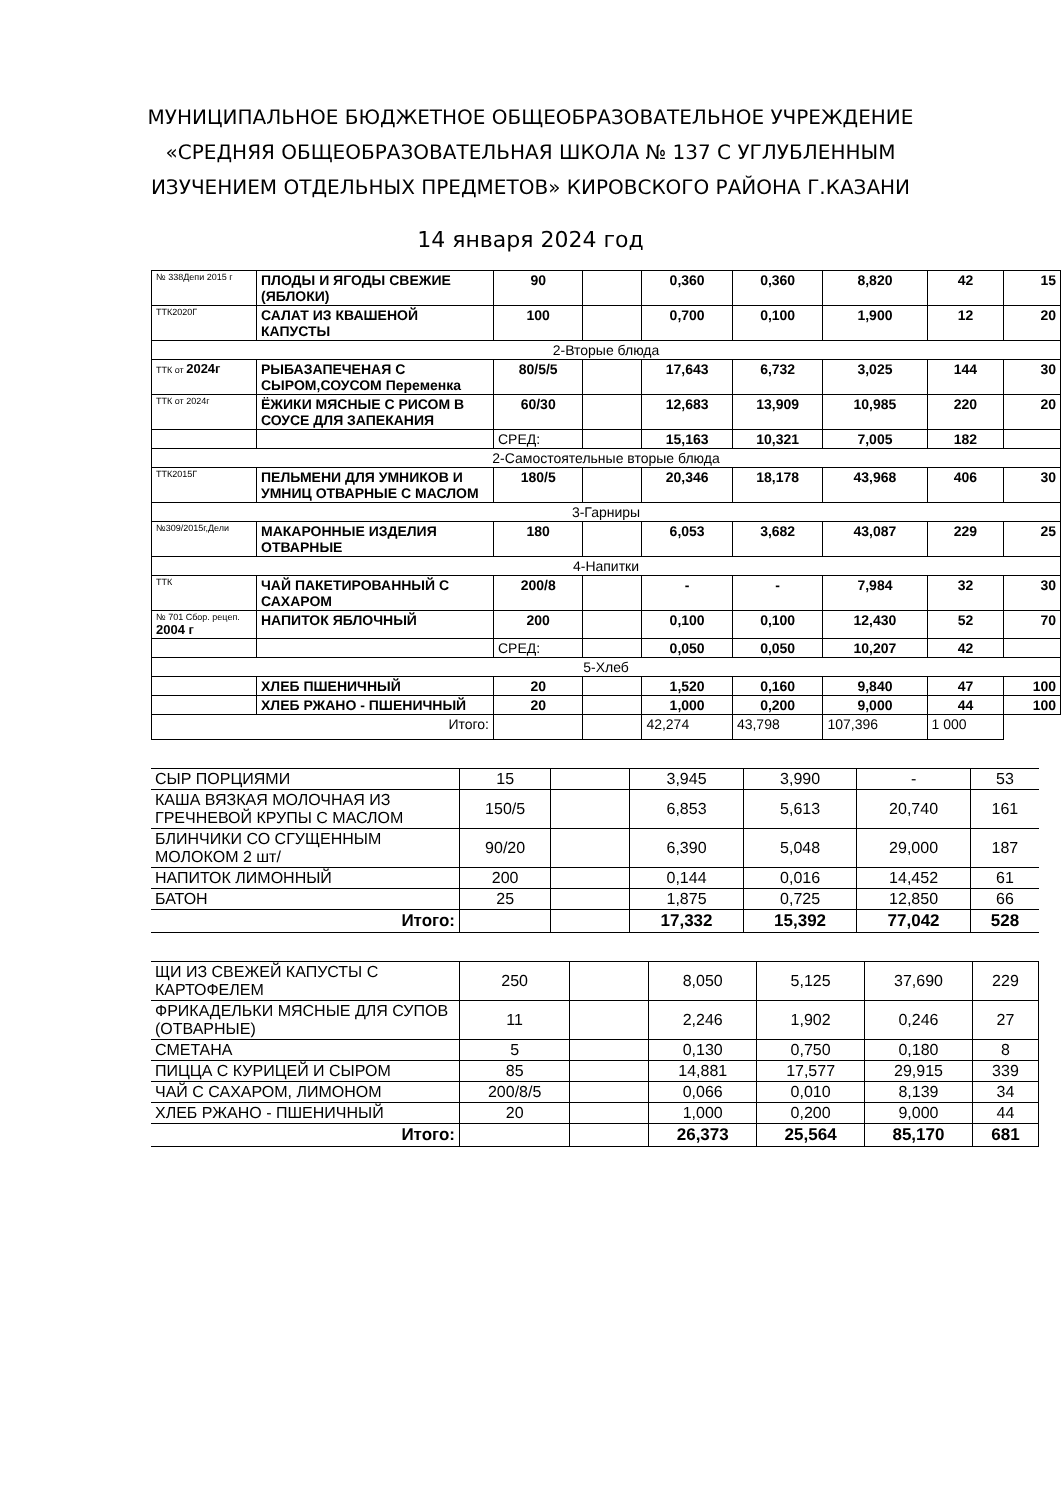МУНИЦИПАЛЬНОЕ БЮДЖЕТНОЕ ОБЩЕОБРАЗОВАТЕЛЬНОЕ УЧРЕЖДЕНИЕ
«СРЕДНЯЯ ОБЩЕОБРАЗОВАТЕЛЬНАЯ ШКОЛА № 137 С УГЛУБЛЕННЫМ
ИЗУЧЕНИЕМ ОТДЕЛЬНЫХ ПРЕДМЕТОВ» КИРОВСКОГО РАЙОНА Г.КАЗАНИ
14 января 2024 год
| № 338Депи 2015 г | ПЛОДЫ И ЯГОДЫ СВЕЖИЕ (ЯБЛОКИ) | 90 | | 0,360 | 0,360 | 8,820 | 42 | 15 |
| ТТК2020Г | САЛАТ ИЗ КВАШЕНОЙ КАПУСТЫ | 100 | | 0,700 | 0,100 | 1,900 | 12 | 20 |
| 2-Вторые блюда | | | | | | | | |
| ТТК от 2024г | РЫБАЗАПЕЧЕНАЯ С СЫРОМ,СОУСОМ Переменка | 80/5/5 | | 17,643 | 6,732 | 3,025 | 144 | 30 |
| ТТК от 2024г | ЁЖИКИ МЯСНЫЕ С РИСОМ В СОУСЕ ДЛЯ ЗАПЕКАНИЯ | 60/30 | | 12,683 | 13,909 | 10,985 | 220 | 20 |
| | | СРЕД: | | 15,163 | 10,321 | 7,005 | 182 | |
| 2-Самостоятельные вторые блюда | | | | | | | | |
| ТТК2015Г | ПЕЛЬМЕНИ ДЛЯ УМНИКОВ И УМНИЦ ОТВАРНЫЕ С МАСЛОМ | 180/5 | | 20,346 | 18,178 | 43,968 | 406 | 30 |
| 3-Гарниры | | | | | | | | |
| №309/2015г,Дели | МАКАРОННЫЕ ИЗДЕЛИЯ ОТВАРНЫЕ | 180 | | 6,053 | 3,682 | 43,087 | 229 | 25 |
| 4-Напитки | | | | | | | | |
| ТТК | ЧАЙ ПАКЕТИРОВАННЫЙ С САХАРОМ | 200/8 | | - | - | 7,984 | 32 | 30 |
| № 701 Сбор. рецеп. 2004 г | НАПИТОК ЯБЛОЧНЫЙ | 200 | | 0,100 | 0,100 | 12,430 | 52 | 70 |
| | | СРЕД: | | 0,050 | 0,050 | 10,207 | 42 | |
| 5-Хлеб | | | | | | | | |
| | ХЛЕБ ПШЕНИЧНЫЙ | 20 | | 1,520 | 0,160 | 9,840 | 47 | 100 |
| | ХЛЕБ РЖАНО - ПШЕНИЧНЫЙ | 20 | | 1,000 | 0,200 | 9,000 | 44 | 100 |
| Итого: | | | | 42,274 | 43,798 | 107,396 | 1 000 | |
| СЫР ПОРЦИЯМИ | 15 | | 3,945 | 3,990 | - | 53 |
| КАША ВЯЗКАЯ МОЛОЧНАЯ ИЗ ГРЕЧНЕВОЙ КРУПЫ С МАСЛОМ | 150/5 | | 6,853 | 5,613 | 20,740 | 161 |
| БЛИНЧИКИ СО СГУЩЕННЫМ МОЛОКОМ 2 шт/ | 90/20 | | 6,390 | 5,048 | 29,000 | 187 |
| НАПИТОК ЛИМОННЫЙ | 200 | | 0,144 | 0,016 | 14,452 | 61 |
| БАТОН | 25 | | 1,875 | 0,725 | 12,850 | 66 |
| Итого: | | | 17,332 | 15,392 | 77,042 | 528 |
| ЩИ ИЗ СВЕЖЕЙ КАПУСТЫ С КАРТОФЕЛЕМ | 250 | | 8,050 | 5,125 | 37,690 | 229 |
| ФРИКАДЕЛЬКИ МЯСНЫЕ ДЛЯ СУПОВ (ОТВАРНЫЕ) | 11 | | 2,246 | 1,902 | 0,246 | 27 |
| СМЕТАНА | 5 | | 0,130 | 0,750 | 0,180 | 8 |
| ПИЦЦА С КУРИЦЕЙ И СЫРОМ | 85 | | 14,881 | 17,577 | 29,915 | 339 |
| ЧАЙ С САХАРОМ, ЛИМОНОМ | 200/8/5 | | 0,066 | 0,010 | 8,139 | 34 |
| ХЛЕБ РЖАНО - ПШЕНИЧНЫЙ | 20 | | 1,000 | 0,200 | 9,000 | 44 |
| Итого: | | | 26,373 | 25,564 | 85,170 | 681 |